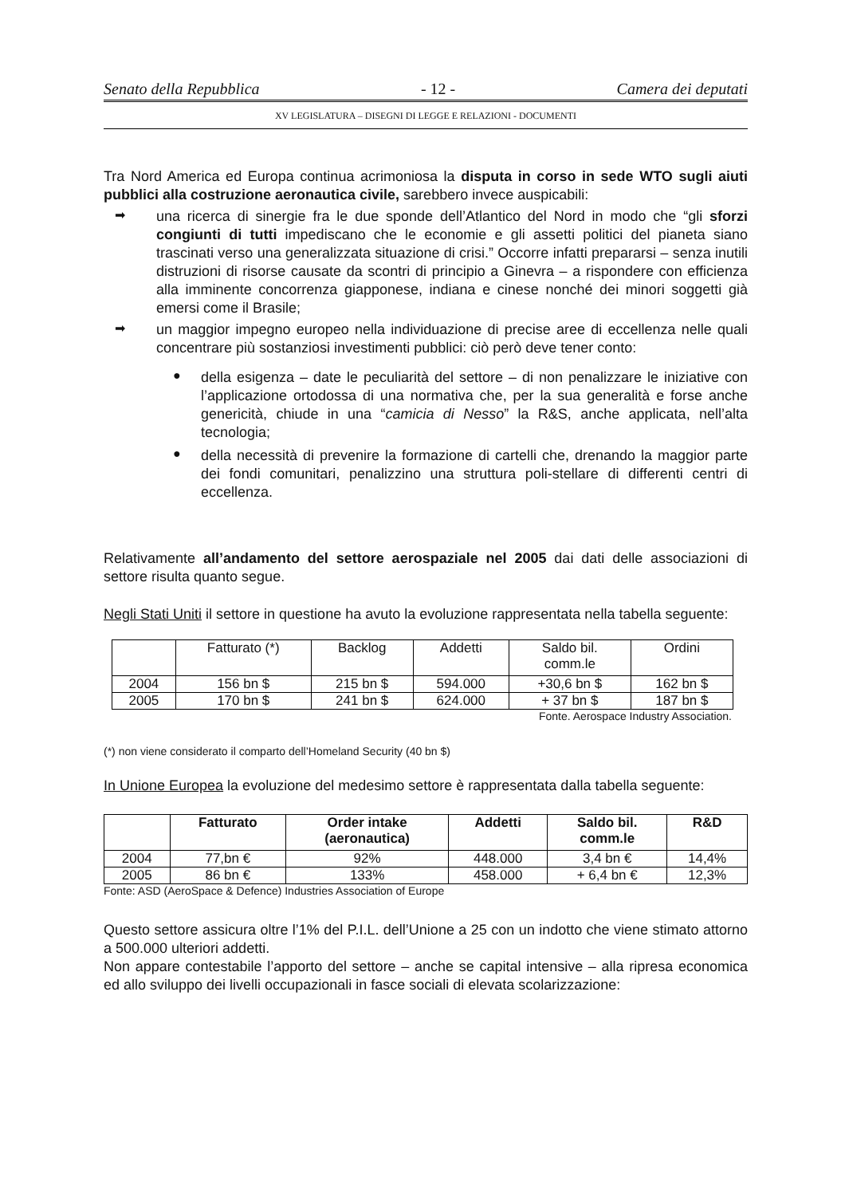Senato della Repubblica - 12 - Camera dei deputati
XV LEGISLATURA – DISEGNI DI LEGGE E RELAZIONI - DOCUMENTI
Tra Nord America ed Europa continua acrimoniosa la disputa in corso in sede WTO sugli aiuti pubblici alla costruzione aeronautica civile, sarebbero invece auspicabili:
➡
una ricerca di sinergie fra le due sponde dell’Atlantico del Nord in modo che “gli sforzi congiunti di tutti impediscano che le economie e gli assetti politici del pianeta siano trascinati verso una generalizzata situazione di crisi.” Occorre infatti prepararsi – senza inutili distruzioni di risorse causate da scontri di principio a Ginevra – a rispondere con efficienza alla imminente concorrenza giapponese, indiana e cinese nonché dei minori soggetti già emersi come il Brasile;
➡
un maggior impegno europeo nella individuazione di precise aree di eccellenza nelle quali concentrare più sostanziosi investimenti pubblici: ciò però deve tener conto:
●
della esigenza – date le peculiarità del settore – di non penalizzare le iniziative con l’applicazione ortodossa di una normativa che, per la sua generalità e forse anche genericità, chiude in una “camicia di Nesso” la R&S, anche applicata, nell’alta tecnologia;
●
della necessità di prevenire la formazione di cartelli che, drenando la maggior parte dei fondi comunitari, penalizzino una struttura poli-stellare di differenti centri di eccellenza.
Relativamente all’andamento del settore aerospaziale nel 2005 dai dati delle associazioni di settore risulta quanto segue.
Negli Stati Uniti il settore in questione ha avuto la evoluzione rappresentata nella tabella seguente:
| | Fatturato (*) | Backlog | Addetti | Saldo bil. comm.le | Ordini |
| 2004 | 156 bn $ | 215 bn $ | 594.000 | +30,6 bn $ | 162 bn $ |
| 2005 | 170 bn $ | 241 bn $ | 624.000 | + 37 bn $ | 187 bn $ |
Fonte. Aerospace Industry Association.
(*) non viene considerato il comparto dell’Homeland Security (40 bn $)
In Unione Europea la evoluzione del medesimo settore è rappresentata dalla tabella seguente:
| | Fatturato | Order intake (aeronautica) | Addetti | Saldo bil. comm.le | R&D |
| --- | --- | --- | --- | --- | --- |
| 2004 | 77,bn € | 92% | 448.000 | 3,4 bn € | 14,4% |
| 2005 | 86 bn € | 133% | 458.000 | + 6,4 bn € | 12,3% |
Fonte: ASD (AeroSpace & Defence) Industries Association of Europe
Questo settore assicura oltre l’1% del P.I.L. dell’Unione a 25 con un indotto che viene stimato attorno a 500.000 ulteriori addetti.
Non appare contestabile l’apporto del settore – anche se capital intensive – alla ripresa economica ed allo sviluppo dei livelli occupazionali in fasce sociali di elevata scolarizzazione: